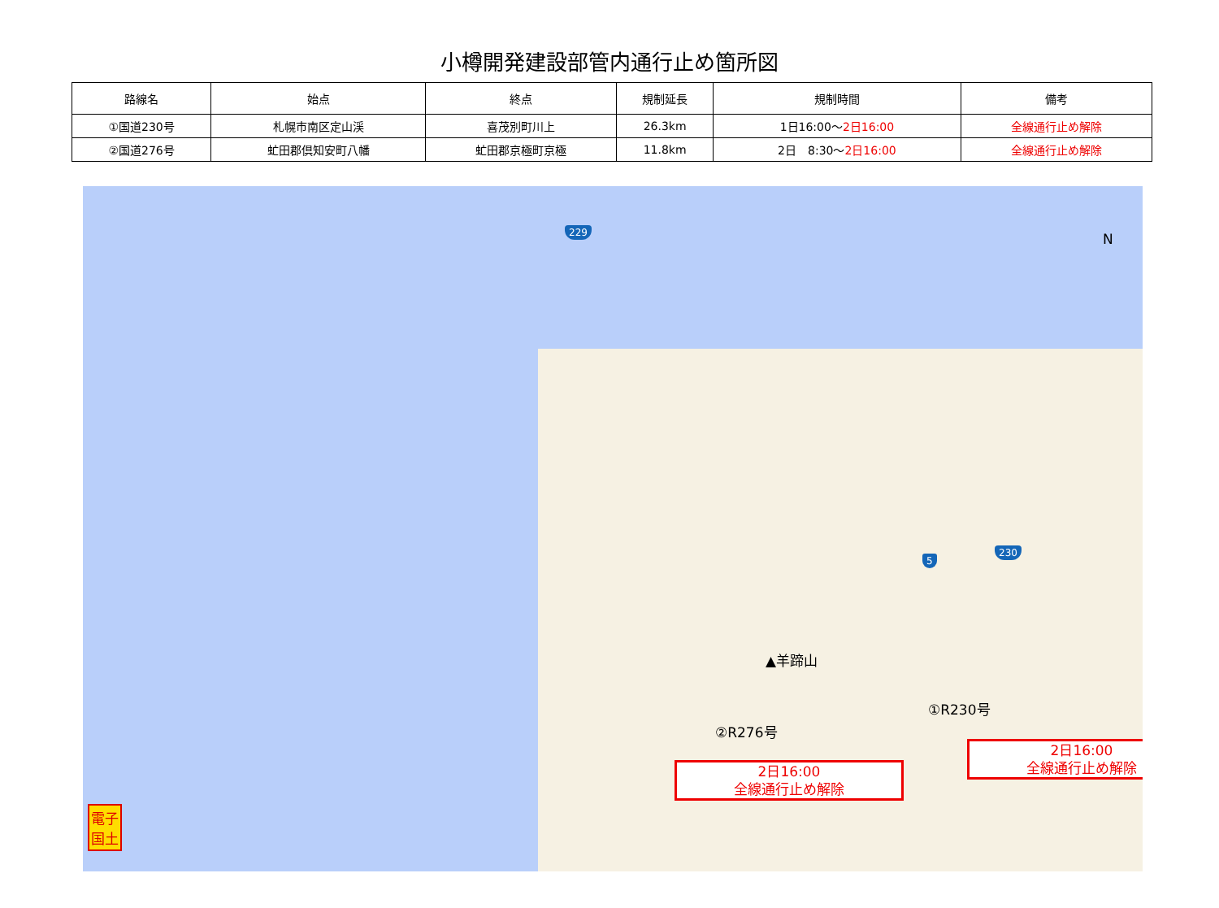小樽開発建設部管内通行止め箇所図
| 路線名 | 始点 | 終点 | 規制延長 | 規制時間 | 備考 |
| --- | --- | --- | --- | --- | --- |
| ①国道230号 | 札幌市南区定山渓 | 喜茂別町川上 | 26.3km | 1日16:00～ 2日16:00 | 全線通行止め解除 |
| ②国道276号 | 虻田郡倶知安町八幡 | 虻田郡京極町京極 | 11.8km | 2日 8:30～ 2日16:00 | 全線通行止め解除 |
229
5
230
N
▲羊蹄山
①R230号
②R276号
2日16:00
全線通行止め解除
2日16:00
全線通行止め解除
電子
国土